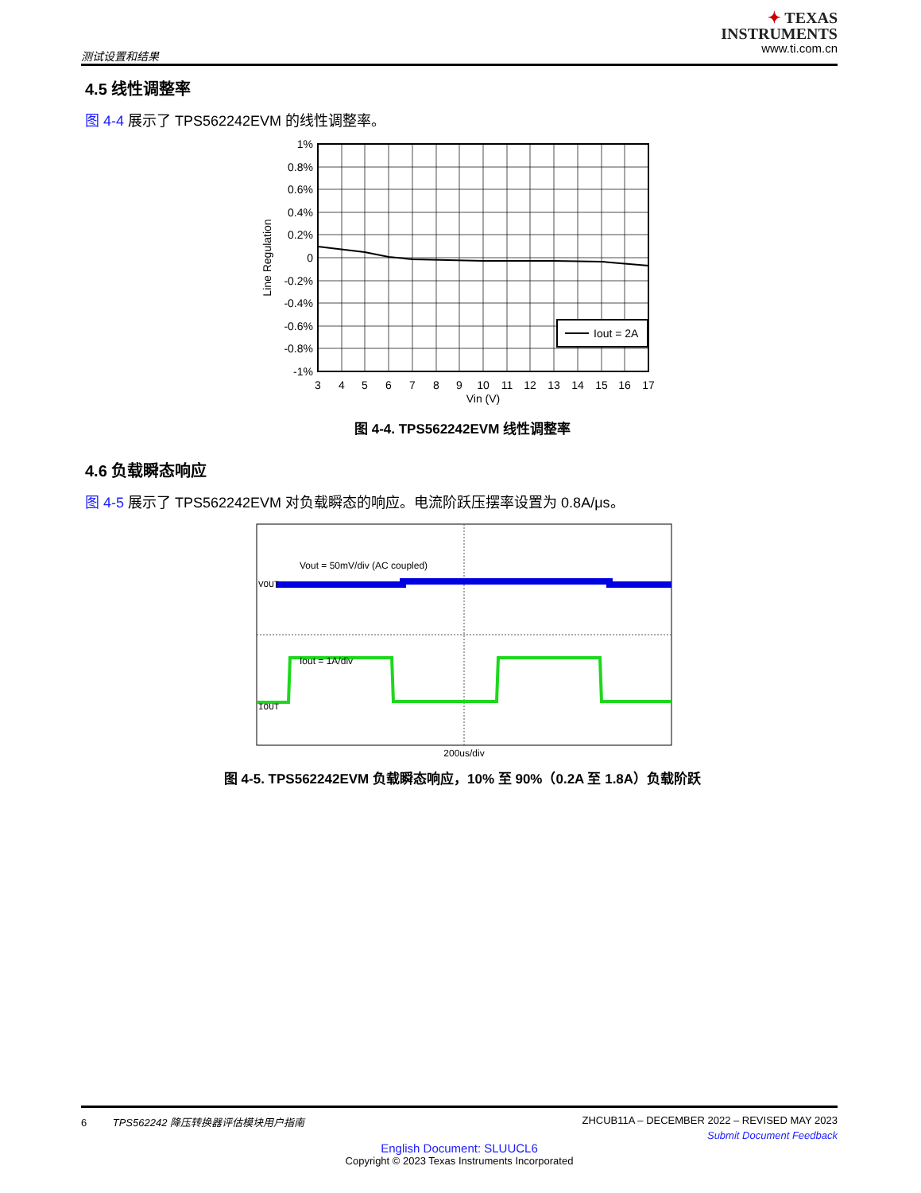测试设置和结果
✦ TEXAS
INSTRUMENTS
www.ti.com.cn
4.5 线性调整率
图 4-4 展示了 TPS562242EVM 的线性调整率。
Iout = 2A
1%
0.8%
0.6%
0.4%
0.2%
0
-0.2%
-0.4%
-0.6%
-0.8%
-1%
3
4
5
6
7
8
9
10
11
12
13
14
15
16
17
Vin (V)
Line Regulation
图 4-4. TPS562242EVM 线性调整率
4.6 负载瞬态响应
图 4-5 展示了 TPS562242EVM 对负载瞬态的响应。电流阶跃压摆率设置为 0.8A/μs。
Vout = 50mV/div (AC coupled)
VOUT
Iout = 1A/div
IOUT
200us/div
图 4-5. TPS562242EVM 负载瞬态响应，10% 至 90%（0.2A 至 1.8A）负载阶跃
6 TPS562242 降压转换器评估模块用户指南 ZHCUB11A – DECEMBER 2022 – REVISED MAY 2023
Submit Document Feedback
English Document: SLUUCL6
Copyright © 2023 Texas Instruments Incorporated